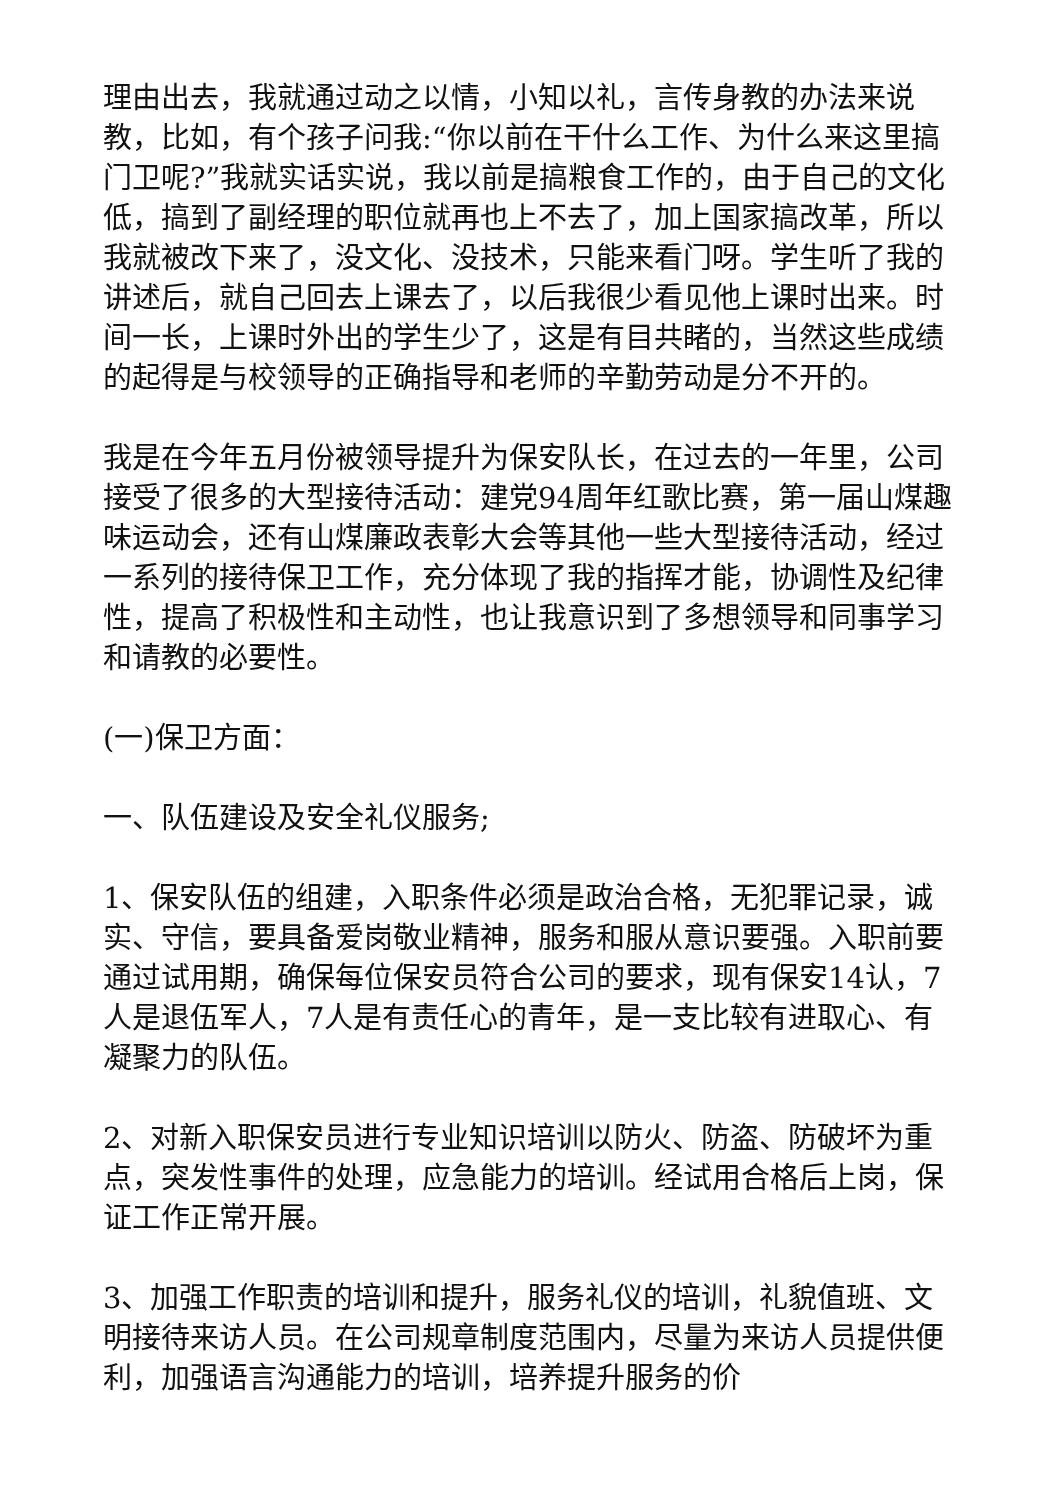理由出去，我就通过动之以情，小知以礼，言传身教的办法来说教，比如，有个孩子问我:“你以前在干什么工作、为什么来这里搞门卫呢?”我就实话实说，我以前是搞粮食工作的，由于自己的文化低，搞到了副经理的职位就再也上不去了，加上国家搞改革，所以我就被改下来了，没文化、没技术，只能来看门呀。学生听了我的讲述后，就自己回去上课去了，以后我很少看见他上课时出来。时间一长，上课时外出的学生少了，这是有目共睹的，当然这些成绩的起得是与校领导的正确指导和老师的辛勤劳动是分不开的。
我是在今年五月份被领导提升为保安队长，在过去的一年里，公司接受了很多的大型接待活动：建党94周年红歌比赛，第一届山煤趣味运动会，还有山煤廉政表彰大会等其他一些大型接待活动，经过一系列的接待保卫工作，充分体现了我的指挥才能，协调性及纪律性，提高了积极性和主动性，也让我意识到了多想领导和同事学习和请教的必要性。
(一)保卫方面：
一、队伍建设及安全礼仪服务;
1、保安队伍的组建，入职条件必须是政治合格，无犯罪记录，诚实、守信，要具备爱岗敬业精神，服务和服从意识要强。入职前要通过试用期，确保每位保安员符合公司的要求，现有保安14认，7人是退伍军人，7人是有责任心的青年，是一支比较有进取心、有凝聚力的队伍。
2、对新入职保安员进行专业知识培训以防火、防盗、防破坏为重点，突发性事件的处理，应急能力的培训。经试用合格后上岗，保证工作正常开展。
3、加强工作职责的培训和提升，服务礼仪的培训，礼貌值班、文明接待来访人员。在公司规章制度范围内，尽量为来访人员提供便利，加强语言沟通能力的培训，培养提升服务的价